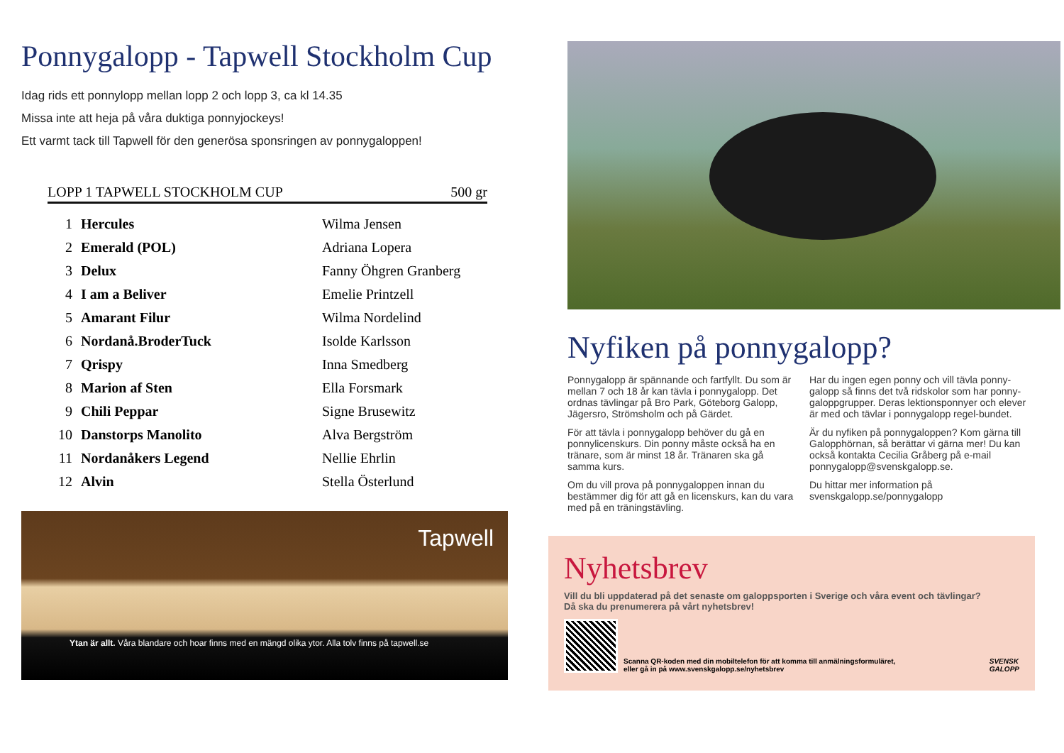Ponnygalopp - Tapwell Stockholm Cup
Idag rids ett ponnylopp mellan lopp 2 och lopp 3, ca kl 14.35
Missa inte att heja på våra duktiga ponnyjockeys!
Ett varmt tack till Tapwell för den generösa sponsringen av ponnygaloppen!
LOPP 1 TAPWELL STOCKHOLM CUP 500 gr
| 1 | Hercules | Wilma Jensen |
| 2 | Emerald (POL) | Adriana Lopera |
| 3 | Delux | Fanny Öhgren Granberg |
| 4 | I am a Beliver | Emelie Printzell |
| 5 | Amarant Filur | Wilma Nordelind |
| 6 | Nordanå.BroderTuck | Isolde Karlsson |
| 7 | Qrispy | Inna Smedberg |
| 8 | Marion af Sten | Ella Forsmark |
| 9 | Chili Peppar | Signe Brusewitz |
| 10 | Danstorps Manolito | Alva Bergström |
| 11 | Nordanåkers Legend | Nellie Ehrlin |
| 12 | Alvin | Stella Österlund |
Tapwell
Ytan är allt. Våra blandare och hoar finns med en mängd olika ytor. Alla tolv finns på tapwell.se
Nyfiken på ponnygalopp?
Ponnygalopp är spännande och fartfyllt. Du som är mellan 7 och 18 år kan tävla i ponnygalopp. Det ordnas tävlingar på Bro Park, Göteborg Galopp, Jägersro, Strömsholm och på Gärdet.
För att tävla i ponnygalopp behöver du gå en ponnylicenskurs. Din ponny måste också ha en tränare, som är minst 18 år. Tränaren ska gå samma kurs.
Om du vill prova på ponnygaloppen innan du bestämmer dig för att gå en licenskurs, kan du vara med på en träningstävling.
Har du ingen egen ponny och vill tävla ponny-galopp så finns det två ridskolor som har ponny-galoppgrupper. Deras lektionsponnyer och elever är med och tävlar i ponnygalopp regel-bundet.
Är du nyfiken på ponnygaloppen? Kom gärna till Galopphörnan, så berättar vi gärna mer! Du kan också kontakta Cecilia Gråberg på e-mail ponnygalopp@svenskgalopp.se.
Du hittar mer information på svenskgalopp.se/ponnygalopp
Nyhetsbrev
Vill du bli uppdaterad på det senaste om galoppsporten i Sverige och våra event och tävlingar?
Då ska du prenumerera på vårt nyhetsbrev!
Scanna QR-koden med din mobiltelefon för att komma till anmälningsformuläret,
eller gå in på www.svenskgalopp.se/nyhetsbrev
SVENSK
GALOPP